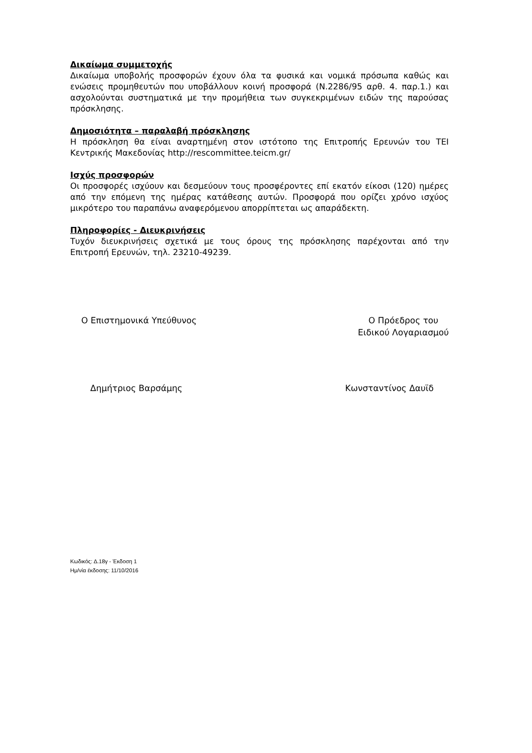Δικαίωμα συμμετοχής
Δικαίωμα υποβολής προσφορών έχουν όλα τα φυσικά και νομικά πρόσωπα καθώς και ενώσεις προμηθευτών που υποβάλλουν κοινή προσφορά (Ν.2286/95 αρθ. 4. παρ.1.) και ασχολούνται συστηματικά με την προμήθεια των συγκεκριμένων ειδών της παρούσας πρόσκλησης.
Δημοσιότητα – παραλαβή πρόσκλησης
Η πρόσκληση θα είναι αναρτημένη στον ιστότοπο της Επιτροπής Ερευνών του ΤΕΙ Κεντρικής Μακεδονίας http://rescommittee.teicm.gr/
Ισχύς προσφορών
Οι προσφορές ισχύουν και δεσμεύουν τους προσφέροντες επί εκατόν είκοσι (120) ημέρες από την επόμενη της ημέρας κατάθεσης αυτών. Προσφορά που ορίζει χρόνο ισχύος μικρότερο του παραπάνω αναφερόμενου απορρίπτεται ως απαράδεκτη.
Πληροφορίες - Διευκρινήσεις
Τυχόν διευκρινήσεις σχετικά με τους όρους της πρόσκλησης παρέχονται από την Επιτροπή Ερευνών, τηλ. 23210-49239.
Ο Επιστημονικά Υπεύθυνος Ο Πρόεδρος του
Ειδικού Λογαριασμού
Δημήτριος Βαρσάμης Κωνσταντίνος Δαυϊδ
Κωδικός: Δ.18γ - Έκδοση 1
Ημ/νία έκδοσης: 11/10/2016